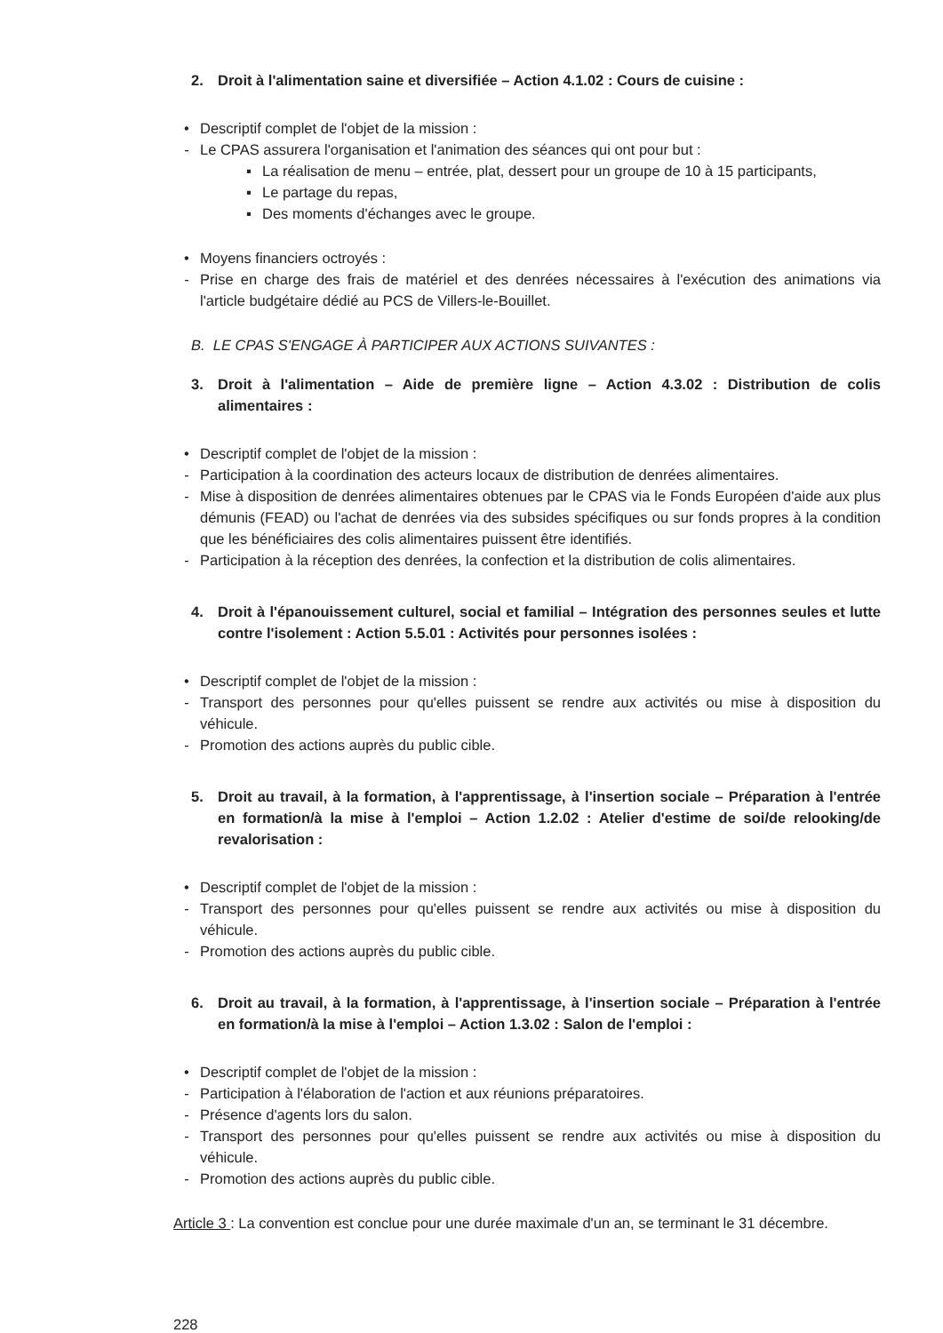2. Droit à l'alimentation saine et diversifiée – Action 4.1.02 : Cours de cuisine :
• Descriptif complet de l'objet de la mission :
- Le CPAS assurera l'organisation et l'animation des séances qui ont pour but :
▪ La réalisation de menu – entrée, plat, dessert pour un groupe de 10 à 15 participants,
▪ Le partage du repas,
▪ Des moments d'échanges avec le groupe.
• Moyens financiers octroyés :
- Prise en charge des frais de matériel et des denrées nécessaires à l'exécution des animations via l'article budgétaire dédié au PCS de Villers-le-Bouillet.
B. LE CPAS S'ENGAGE À PARTICIPER AUX ACTIONS SUIVANTES :
3. Droit à l'alimentation – Aide de première ligne – Action 4.3.02 : Distribution de colis alimentaires :
• Descriptif complet de l'objet de la mission :
- Participation à la coordination des acteurs locaux de distribution de denrées alimentaires.
- Mise à disposition de denrées alimentaires obtenues par le CPAS via le Fonds Européen d'aide aux plus démunis (FEAD) ou l'achat de denrées via des subsides spécifiques ou sur fonds propres à la condition que les bénéficiaires des colis alimentaires puissent être identifiés.
- Participation à la réception des denrées, la confection et la distribution de colis alimentaires.
4. Droit à l'épanouissement culturel, social et familial – Intégration des personnes seules et lutte contre l'isolement : Action 5.5.01 : Activités pour personnes isolées :
• Descriptif complet de l'objet de la mission :
- Transport des personnes pour qu'elles puissent se rendre aux activités ou mise à disposition du véhicule.
- Promotion des actions auprès du public cible.
5. Droit au travail, à la formation, à l'apprentissage, à l'insertion sociale – Préparation à l'entrée en formation/à la mise à l'emploi – Action 1.2.02 : Atelier d'estime de soi/de relooking/de revalorisation :
• Descriptif complet de l'objet de la mission :
- Transport des personnes pour qu'elles puissent se rendre aux activités ou mise à disposition du véhicule.
- Promotion des actions auprès du public cible.
6. Droit au travail, à la formation, à l'apprentissage, à l'insertion sociale – Préparation à l'entrée en formation/à la mise à l'emploi – Action 1.3.02 : Salon de l'emploi :
• Descriptif complet de l'objet de la mission :
- Participation à l'élaboration de l'action et aux réunions préparatoires.
- Présence d'agents lors du salon.
- Transport des personnes pour qu'elles puissent se rendre aux activités ou mise à disposition du véhicule.
- Promotion des actions auprès du public cible.
Article 3 : La convention est conclue pour une durée maximale d'un an, se terminant le 31 décembre.
228